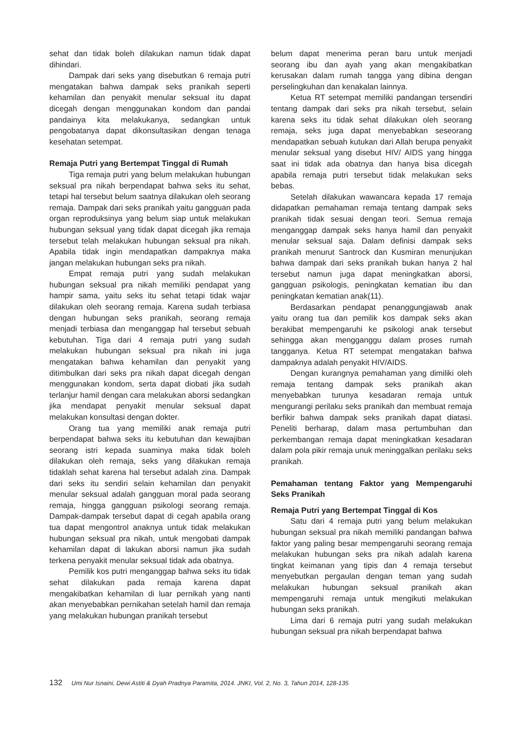sehat dan tidak boleh dilakukan namun tidak dapat dihindari.
Dampak dari seks yang disebutkan 6 remaja putri mengatakan bahwa dampak seks pranikah seperti kehamilan dan penyakit menular seksual itu dapat dicegah dengan menggunakan kondom dan pandai pandainya kita melakukanya, sedangkan untuk pengobatanya dapat dikonsultasikan dengan tenaga kesehatan setempat.
Remaja Putri yang Bertempat Tinggal di Rumah
Tiga remaja putri yang belum melakukan hubungan seksual pra nikah berpendapat bahwa seks itu sehat, tetapi hal tersebut belum saatnya dilakukan oleh seorang remaja. Dampak dari seks pranikah yaitu gangguan pada organ reproduksinya yang belum siap untuk melakukan hubungan seksual yang tidak dapat dicegah jika remaja tersebut telah melakukan hubungan seksual pra nikah. Apabila tidak ingin mendapatkan dampaknya maka jangan melakukan hubungan seks pra nikah.
Empat remaja putri yang sudah melakukan hubungan seksual pra nikah memiliki pendapat yang hampir sama, yaitu seks itu sehat tetapi tidak wajar dilakukan oleh seorang remaja. Karena sudah terbiasa dengan hubungan seks pranikah, seorang remaja menjadi terbiasa dan menganggap hal tersebut sebuah kebutuhan. Tiga dari 4 remaja putri yang sudah melakukan hubungan seksual pra nikah ini juga mengatakan bahwa kehamilan dan penyakit yang ditimbulkan dari seks pra nikah dapat dicegah dengan menggunakan kondom, serta dapat diobati jika sudah terlanjur hamil dengan cara melakukan aborsi sedangkan jika mendapat penyakit menular seksual dapat melakukan konsultasi dengan dokter.
Orang tua yang memiliki anak remaja putri berpendapat bahwa seks itu kebutuhan dan kewajiban seorang istri kepada suaminya maka tidak boleh dilakukan oleh remaja, seks yang dilakukan remaja tidaklah sehat karena hal tersebut adalah zina. Dampak dari seks itu sendiri selain kehamilan dan penyakit menular seksual adalah gangguan moral pada seorang remaja, hingga gangguan psikologi seorang remaja. Dampak-dampak tersebut dapat di cegah apabila orang tua dapat mengontrol anaknya untuk tidak melakukan hubungan seksual pra nikah, untuk mengobati dampak kehamilan dapat di lakukan aborsi namun jika sudah terkena penyakit menular seksual tidak ada obatnya.
Pemilik kos putri menganggap bahwa seks itu tidak sehat dilakukan pada remaja karena dapat mengakibatkan kehamilan di luar pernikah yang nanti akan menyebabkan pernikahan setelah hamil dan remaja yang melakukan hubungan pranikah tersebut
belum dapat menerima peran baru untuk menjadi seorang ibu dan ayah yang akan mengakibatkan kerusakan dalam rumah tangga yang dibina dengan perselingkuhan dan kenakalan lainnya.
Ketua RT setempat memiliki pandangan tersendiri tentang dampak dari seks pra nikah tersebut, selain karena seks itu tidak sehat dilakukan oleh seorang remaja, seks juga dapat menyebabkan seseorang mendapatkan sebuah kutukan dari Allah berupa penyakit menular seksual yang disebut HIV/ AIDS yang hingga saat ini tidak ada obatnya dan hanya bisa dicegah apabila remaja putri tersebut tidak melakukan seks bebas.
Setelah dilakukan wawancara kepada 17 remaja didapatkan pemahaman remaja tentang dampak seks pranikah tidak sesuai dengan teori. Semua remaja menganggap dampak seks hanya hamil dan penyakit menular seksual saja. Dalam definisi dampak seks pranikah menurut Santrock dan Kusmiran menunjukan bahwa dampak dari seks pranikah bukan hanya 2 hal tersebut namun juga dapat meningkatkan aborsi, gangguan psikologis, peningkatan kematian ibu dan peningkatan kematian anak(11).
Berdasarkan pendapat penanggungjawab anak yaitu orang tua dan pemilik kos dampak seks akan berakibat mempengaruhi ke psikologi anak tersebut sehingga akan mengganggu dalam proses rumah tangganya. Ketua RT setempat mengatakan bahwa dampaknya adalah penyakit HIV/AIDS.
Dengan kurangnya pemahaman yang dimiliki oleh remaja tentang dampak seks pranikah akan menyebabkan turunya kesadaran remaja untuk mengurangi perilaku seks pranikah dan membuat remaja berfikir bahwa dampak seks pranikah dapat diatasi. Peneliti berharap, dalam masa pertumbuhan dan perkembangan remaja dapat meningkatkan kesadaran dalam pola pikir remaja unuk meninggalkan perilaku seks pranikah.
Pemahaman tentang Faktor yang Mempengaruhi Seks Pranikah
Remaja Putri yang Bertempat Tinggal di Kos
Satu dari 4 remaja putri yang belum melakukan hubungan seksual pra nikah memiliki pandangan bahwa faktor yang paling besar mempengaruhi seorang remaja melakukan hubungan seks pra nikah adalah karena tingkat keimanan yang tipis dan 4 remaja tersebut menyebutkan pergaulan dengan teman yang sudah melakukan hubungan seksual pranikah akan mempengaruhi remaja untuk mengikuti melakukan hubungan seks pranikah.
Lima dari 6 remaja putri yang sudah melakukan hubungan seksual pra nikah berpendapat bahwa
132 Umi Nur Isnaini, Dewi Astiti & Dyah Pradnya Paramita, 2014. JNKI, Vol. 2, No. 3, Tahun 2014, 128-135